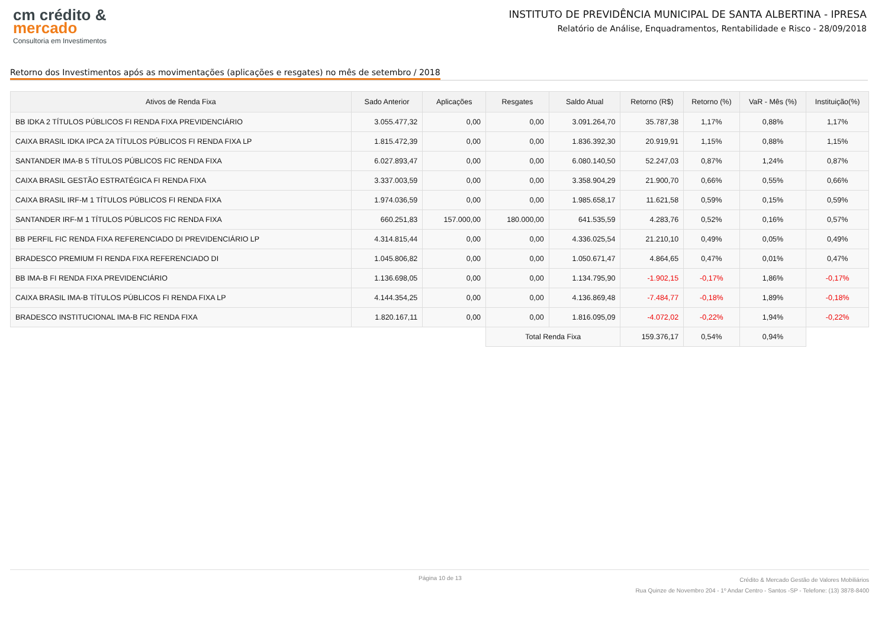cm crédito &
mercado
Consultoria em Investimentos
INSTITUTO DE PREVIDÊNCIA MUNICIPAL DE SANTA ALBERTINA - IPRESA
Relatório de Análise, Enquadramentos, Rentabilidade e Risco - 28/09/2018
Retorno dos Investimentos após as movimentações (aplicações e resgates) no mês de setembro / 2018
| Ativos de Renda Fixa | Sado Anterior | Aplicações | Resgates | Saldo Atual | Retorno (R$) | Retorno (%) | VaR - Mês (%) | Instituição(%) |
| --- | --- | --- | --- | --- | --- | --- | --- | --- |
| BB IDKA 2 TÍTULOS PÚBLICOS FI RENDA FIXA PREVIDENCIÁRIO | 3.055.477,32 | 0,00 | 0,00 | 3.091.264,70 | 35.787,38 | 1,17% | 0,88% | 1,17% |
| CAIXA BRASIL IDKA IPCA 2A TÍTULOS PÚBLICOS FI RENDA FIXA LP | 1.815.472,39 | 0,00 | 0,00 | 1.836.392,30 | 20.919,91 | 1,15% | 0,88% | 1,15% |
| SANTANDER IMA-B 5 TÍTULOS PÚBLICOS FIC RENDA FIXA | 6.027.893,47 | 0,00 | 0,00 | 6.080.140,50 | 52.247,03 | 0,87% | 1,24% | 0,87% |
| CAIXA BRASIL GESTÃO ESTRATÉGICA FI RENDA FIXA | 3.337.003,59 | 0,00 | 0,00 | 3.358.904,29 | 21.900,70 | 0,66% | 0,55% | 0,66% |
| CAIXA BRASIL IRF-M 1 TÍTULOS PÚBLICOS FI RENDA FIXA | 1.974.036,59 | 0,00 | 0,00 | 1.985.658,17 | 11.621,58 | 0,59% | 0,15% | 0,59% |
| SANTANDER IRF-M 1 TÍTULOS PÚBLICOS FIC RENDA FIXA | 660.251,83 | 157.000,00 | 180.000,00 | 641.535,59 | 4.283,76 | 0,52% | 0,16% | 0,57% |
| BB PERFIL FIC RENDA FIXA REFERENCIADO DI PREVIDENCIÁRIO LP | 4.314.815,44 | 0,00 | 0,00 | 4.336.025,54 | 21.210,10 | 0,49% | 0,05% | 0,49% |
| BRADESCO PREMIUM FI RENDA FIXA REFERENCIADO DI | 1.045.806,82 | 0,00 | 0,00 | 1.050.671,47 | 4.864,65 | 0,47% | 0,01% | 0,47% |
| BB IMA-B FI RENDA FIXA PREVIDENCIÁRIO | 1.136.698,05 | 0,00 | 0,00 | 1.134.795,90 | -1.902,15 | -0,17% | 1,86% | -0,17% |
| CAIXA BRASIL IMA-B TÍTULOS PÚBLICOS FI RENDA FIXA LP | 4.144.354,25 | 0,00 | 0,00 | 4.136.869,48 | -7.484,77 | -0,18% | 1,89% | -0,18% |
| BRADESCO INSTITUCIONAL IMA-B FIC RENDA FIXA | 1.820.167,11 | 0,00 | 0,00 | 1.816.095,09 | -4.072,02 | -0,22% | 1,94% | -0,22% |
| | | | Total Renda Fixa | | 159.376,17 | 0,54% | 0,94% | |
Página 10 de 13
Crédito & Mercado Gestão de Valores Mobiliários
Rua Quinze de Novembro 204 - 1º Andar Centro - Santos -SP - Telefone: (13) 3878-8400